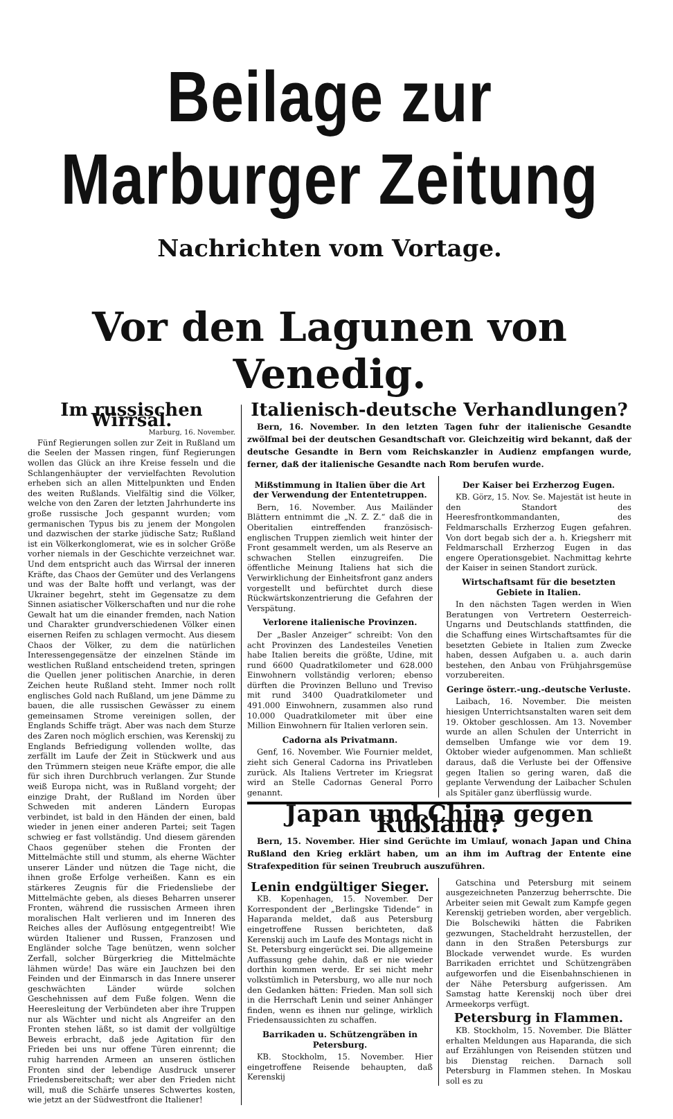Beilage zur Marburger Zeitung
Nachrichten vom Vortage.
Vor den Lagunen von Venedig.
Im russischen Wirrsal.
Marburg, 16. November.
Fünf Regierungen sollen zur Zeit in Rußland um die Seelen der Massen ringen, fünf Regierungen wollen das Glück an ihre Kreise fesseln und die Schlangenhäupter der vervielfachten Revolution erheben sich an allen Mittelpunkten und Enden des weiten Rußlands. Vielfältig sind die Völker, welche von den Zaren der letzten Jahrhunderte ins große russische Joch gespannt wurden; vom germanischen Typus bis zu jenem der Mongolen und dazwischen der starke jüdische Satz; Rußland ist ein Völkerkonglomerat, wie es in solcher Größe vorher niemals in der Geschichte verzeichnet war. Und dem entspricht auch das Wirrsal der inneren Kräfte, das Chaos der Gemüter und des Verlangens und was der Balte hofft und verlangt, was der Ukrainer begehrt, steht im Gegensatze zu dem Sinnen asiatischer Völkerschaften und nur die rohe Gewalt hat um die einander fremden, nach Nation und Charakter grundverschiedenen Völker einen eisernen Reifen zu schlagen vermocht. Aus diesem Chaos der Völker, zu dem die natürlichen Interessengegensätze der einzelnen Stände im westlichen Rußland entscheidend treten, springen die Quellen jener politischen Anarchie, in deren Zeichen heute Rußland steht. Immer noch rollt englisches Gold nach Rußland, um jene Dämme zu bauen, die alle russischen Gewässer zu einem gemeinsamen Strome vereinigen sollen, der Englands Schiffe trägt. Aber was nach dem Sturze des Zaren noch möglich erschien, was Kerenskij zu Englands Befriedigung vollenden wollte, das zerfällt im Laufe der Zeit in Stückwerk und aus den Trümmern steigen neue Kräfte empor, die alle für sich ihren Durchbruch verlangen. Zur Stunde weiß Europa nicht, was in Rußland vorgeht; der einzige Draht, der Rußland im Norden über Schweden mit anderen Ländern Europas verbindet, ist bald in den Händen der einen, bald wieder in jenen einer anderen Partei; seit Tagen schwieg er fast vollständig. Und diesem gärenden Chaos gegenüber stehen die Fronten der Mittelmächte still und stumm, als eherne Wächter unserer Länder und nützen die Tage nicht, die ihnen große Erfolge verheißen. Kann es ein stärkeres Zeugnis für die Friedensliebe der Mittelmächte geben, als dieses Beharren unserer Fronten, während die russischen Armeen ihren moralischen Halt verlieren und im Inneren des Reiches alles der Auflösung entgegentreibt! Wie würden Italiener und Russen, Franzosen und Engländer solche Tage benützen, wenn solcher Zerfall, solcher Bürgerkrieg die Mittelmächte lähmen würde! Das wäre ein Jauchzen bei den Feinden und der Einmarsch in das Innere unserer geschwächten Länder würde solchen Geschehnissen auf dem Fuße folgen. Wenn die Heeresleitung der Verbündeten aber ihre Truppen nur als Wächter und nicht als Angreifer an den Fronten stehen läßt, so ist damit der vollgültige Beweis erbracht, daß jede Agitation für den Frieden bei uns nur offene Türen einrennt; die ruhig harrenden Armeen an unseren östlichen Fronten sind der lebendige Ausdruck unserer Friedensbereitschaft; wer aber den Frieden nicht will, muß die Schärfe unseres Schwertes kosten, wie jetzt an der Südwestfront die Italiener!
Italienisch-deutsche Verhandlungen?
Bern, 16. November. In den letzten Tagen fuhr der italienische Gesandte zwölfmal bei der deutschen Gesandtschaft vor. Gleichzeitig wird bekannt, daß der deutsche Gesandte in Bern vom Reichskanzler in Audienz empfangen wurde, ferner, daß der italienische Gesandte nach Rom berufen wurde.
Mißstimmung in Italien über die Art der Verwendung der Ententetruppen.
Bern, 16. November. Aus Mailänder Blättern entnimmt die „N. Z. Z.“ daß die in Oberitalien eintreffenden französisch-englischen Truppen ziemlich weit hinter der Front gesammelt werden, um als Reserve an schwachen Stellen einzugreifen. Die öffentliche Meinung Italiens hat sich die Verwirklichung der Einheitsfront ganz anders vorgestellt und befürchtet durch diese Rückwärtskonzentrierung die Gefahren der Verspätung.
Verlorene italienische Provinzen.
Der „Basler Anzeiger“ schreibt: Von den acht Provinzen des Landesteiles Venetien habe Italien bereits die größte, Udine, mit rund 6600 Quadratkilometer und 628.000 Einwohnern vollständig verloren; ebenso dürften die Provinzen Belluno und Treviso mit rund 3400 Quadratkilometer und 491.000 Einwohnern, zusammen also rund 10.000 Quadratkilometer mit über eine Million Einwohnern für Italien verloren sein.
Cadorna als Privatmann.
Genf, 16. November. Wie Fournier meldet, zieht sich General Cadorna ins Privatleben zurück. Als Italiens Vertreter im Kriegsrat wird an Stelle Cadornas General Porro genannt.
Der Kaiser bei Erzherzog Eugen.
KB. Görz, 15. Nov. Se. Majestät ist heute in den Standort des Heeresfrontkommandanten, des Feldmarschalls Erzherzog Eugen gefahren. Von dort begab sich der a. h. Kriegsherr mit Feldmarschall Erzherzog Eugen in das engere Operationsgebiet. Nachmittag kehrte der Kaiser in seinen Standort zurück.
Wirtschaftsamt für die besetzten Gebiete in Italien.
In den nächsten Tagen werden in Wien Beratungen von Vertretern Oesterreich-Ungarns und Deutschlands stattfinden, die die Schaffung eines Wirtschaftsamtes für die besetzten Gebiete in Italien zum Zwecke haben, dessen Aufgaben u. a. auch darin bestehen, den Anbau von Frühjahrsgemüse vorzubereiten.
Geringe österr.-ung.-deutsche Verluste.
Laibach, 16. November. Die meisten hiesigen Unterrichtsanstalten waren seit dem 19. Oktober geschlossen. Am 13. November wurde an allen Schulen der Unterricht in demselben Umfange wie vor dem 19. Oktober wieder aufgenommen. Man schließt daraus, daß die Verluste bei der Offensive gegen Italien so gering waren, daß die geplante Verwendung der Laibacher Schulen als Spitäler ganz überflüssig wurde.
Japan und China gegen Rußland?
Bern, 15. November. Hier sind Gerüchte im Umlauf, wonach Japan und China Rußland den Krieg erklärt haben, um an ihm im Auftrag der Entente eine Strafexpedition für seinen Treubruch auszuführen.
Lenin endgültiger Sieger.
KB. Kopenhagen, 15. November. Der Korrespondent der „Berlingske Tidende“ in Haparanda meldet, daß aus Petersburg eingetroffene Russen berichteten, daß Kerenskij auch im Laufe des Montags nicht in St. Petersburg eingerückt sei. Die allgemeine Auffassung gehe dahin, daß er nie wieder dorthin kommen werde. Er sei nicht mehr volkstümlich in Petersburg, wo alle nur noch den Gedanken hätten: Frieden. Man soll sich in die Herrschaft Lenin und seiner Anhänger finden, wenn es ihnen nur gelinge, wirklich Friedensaussichten zu schaffen.
Barrikaden u. Schützengräben in Petersburg.
KB. Stockholm, 15. November. Hier eingetroffene Reisende behaupten, daß Kerenskij
Gatschina und Petersburg mit seinem ausgezeichneten Panzerzug beherrschte. Die Arbeiter seien mit Gewalt zum Kampfe gegen Kerenskij getrieben worden, aber vergeblich. Die Bolschewiki hätten die Fabriken gezwungen, Stacheldraht herzustellen, der dann in den Straßen Petersburgs zur Blockade verwendet wurde. Es wurden Barrikaden errichtet und Schützengräben aufgeworfen und die Eisenbahnschienen in der Nähe Petersburg aufgerissen. Am Samstag hatte Kerenskij noch über drei Armeekorps verfügt.
Petersburg in Flammen.
KB. Stockholm, 15. November. Die Blätter erhalten Meldungen aus Haparanda, die sich auf Erzählungen von Reisenden stützen und bis Dienstag reichen. Darnach soll Petersburg in Flammen stehen. In Moskau soll es zu